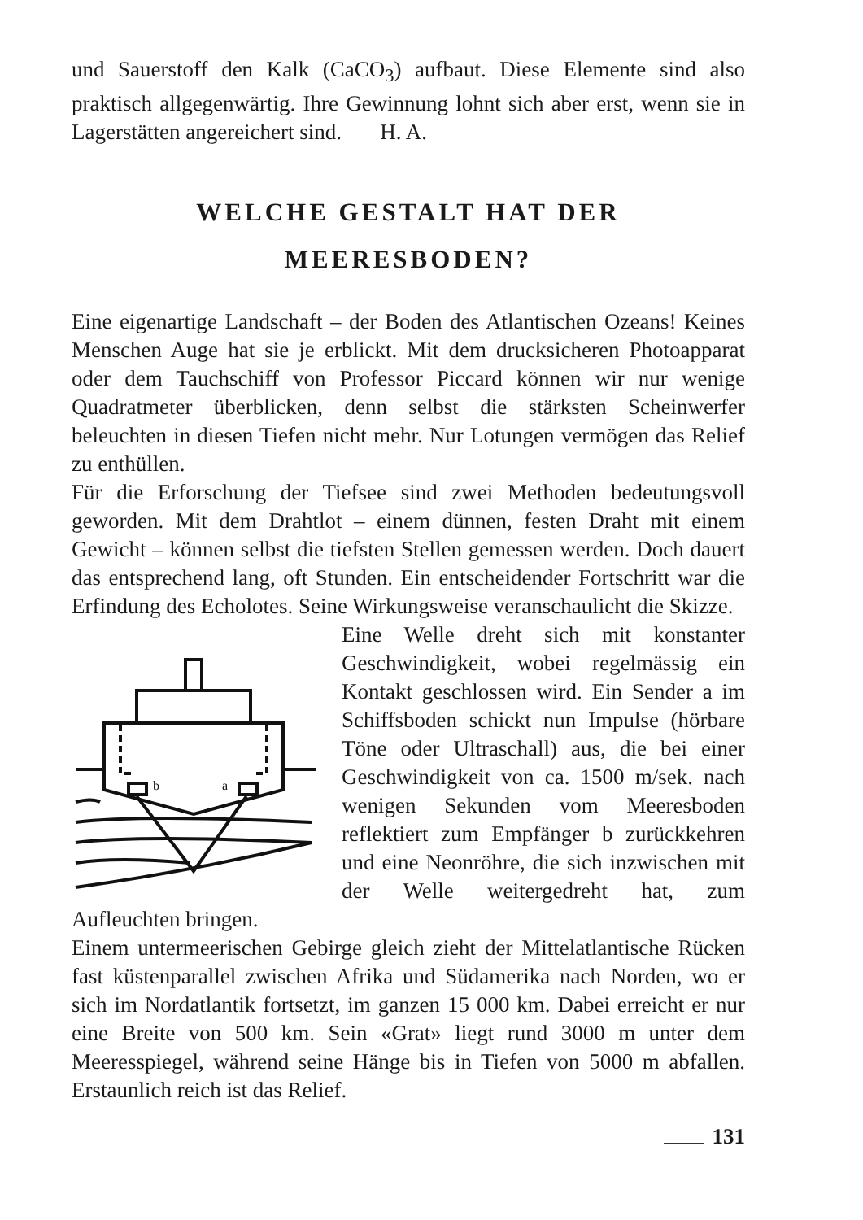und Sauerstoff den Kalk (CaCO<sub>3</sub>) aufbaut. Diese Elemente sind also praktisch allgegenwärtig. Ihre Gewinnung lohnt sich aber erst, wenn sie in Lagerstätten angereichert sind. H. A.
WELCHE GESTALT HAT DER
MEERESBODEN?
Eine eigenartige Landschaft – der Boden des Atlantischen Ozeans! Keines Menschen Auge hat sie je erblickt. Mit dem drucksicheren Photoapparat oder dem Tauchschiff von Professor Piccard können wir nur wenige Quadratmeter überblicken, denn selbst die stärksten Scheinwerfer beleuchten in diesen Tiefen nicht mehr. Nur Lotungen vermögen das Relief zu enthüllen.
Für die Erforschung der Tiefsee sind zwei Methoden bedeutungsvoll geworden. Mit dem Drahtlot – einem dünnen, festen Draht mit einem Gewicht – können selbst die tiefsten Stellen gemessen werden. Doch dauert das entsprechend lang, oft Stunden. Ein entscheidender Fortschritt war die Erfindung des Echolotes. Seine Wirkungsweise veranschaulicht die Skizze.
b
a
Eine Welle dreht sich mit konstanter Geschwindigkeit, wobei regelmässig ein Kontakt geschlossen wird. Ein Sender a im Schiffsboden schickt nun Impulse (hörbare Töne oder Ultraschall) aus, die bei einer Geschwindigkeit von ca. 1500 m/sek. nach wenigen Sekunden vom Meeresboden reflektiert zum Empfänger b zurückkehren und eine Neonröhre, die sich inzwischen mit der Welle weitergedreht hat, zum Aufleuchten bringen.
Einem untermeerischen Gebirge gleich zieht der Mittelatlantische Rücken fast küstenparallel zwischen Afrika und Südamerika nach Norden, wo er sich im Nordatlantik fortsetzt, im ganzen 15 000 km. Dabei erreicht er nur eine Breite von 500 km. Sein «Grat» liegt rund 3000 m unter dem Meeresspiegel, während seine Hänge bis in Tiefen von 5000 m abfallen. Erstaunlich reich ist das Relief.
131